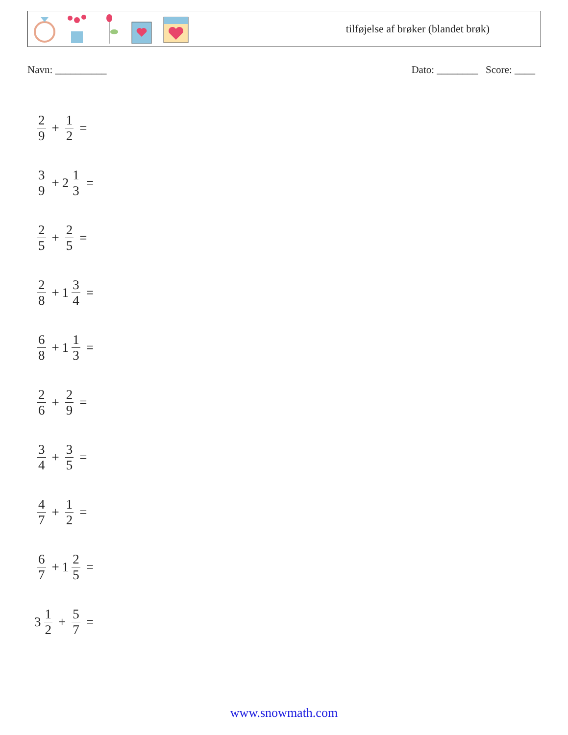tilføjelse af brøker (blandet brøk)
Navn: __________ Dato: ________ Score: ____
2 9 + 1 2 =
3 9 + 2 1 3 =
2 5 + 2 5 =
2 8 + 1 3 4 =
6 8 + 1 1 3 =
2 6 + 2 9 =
3 4 + 3 5 =
4 7 + 1 2 =
6 7 + 1 2 5 =
3 1 2 + 5 7 =
www.snowmath.com